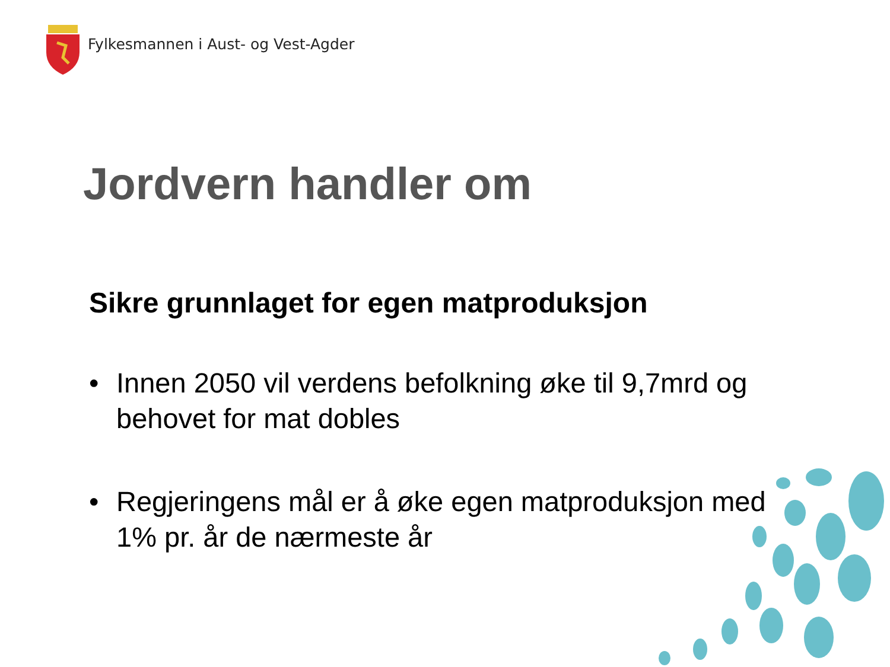Fylkesmannen i Aust- og Vest-Agder
Jordvern handler om
Sikre grunnlaget for egen matproduksjon
• Innen 2050 vil verdens befolkning øke til 9,7mrd og behovet for mat dobles
• Regjeringens mål er å øke egen matproduksjon med 1% pr. år de nærmeste år